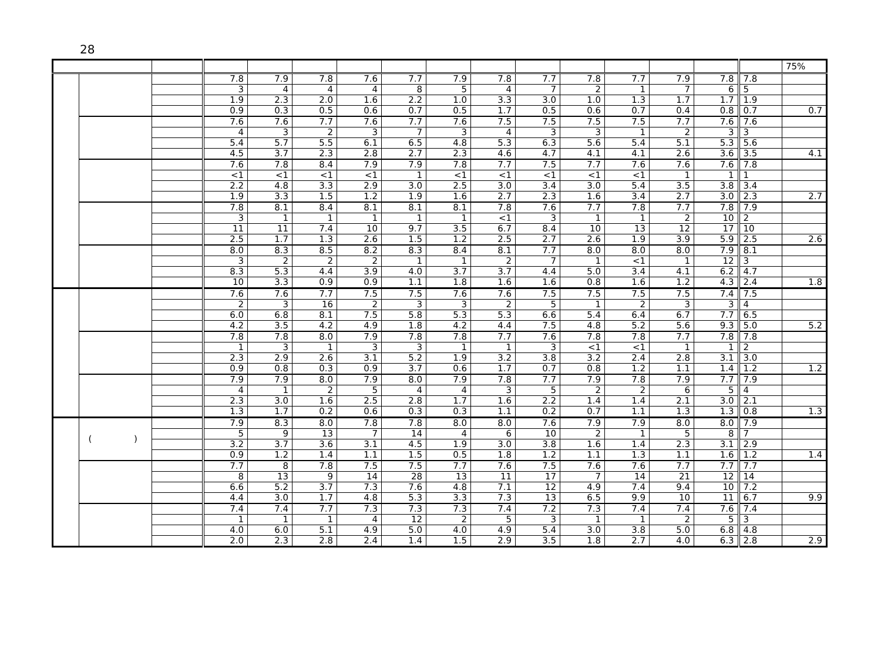28
| | | | | | | | | | | | | | | | | 75% |
| --- | --- | --- | --- | --- | --- | --- | --- | --- | --- | --- | --- | --- | --- | --- | --- | --- |
| | | | 7.8 | 7.9 | 7.8 | 7.6 | 7.7 | 7.9 | 7.8 | 7.7 | 7.8 | 7.7 | 7.9 | 7.8 | 7.8 | |
| | | | 3 | 4 | 4 | 4 | 8 | 5 | 4 | 7 | 2 | 1 | 7 | 6 | 5 | |
| | | | 1.9 | 2.3 | 2.0 | 1.6 | 2.2 | 1.0 | 3.3 | 3.0 | 1.0 | 1.3 | 1.7 | 1.7 | 1.9 | |
| | | | 0.9 | 0.3 | 0.5 | 0.6 | 0.7 | 0.5 | 1.7 | 0.5 | 0.6 | 0.7 | 0.4 | 0.8 | 0.7 | 0.7 |
| | | | 7.6 | 7.6 | 7.7 | 7.6 | 7.7 | 7.6 | 7.5 | 7.5 | 7.5 | 7.5 | 7.7 | 7.6 | 7.6 | |
| | | | 4 | 3 | 2 | 3 | 7 | 3 | 4 | 3 | 3 | 1 | 2 | 3 | 3 | |
| | | | 5.4 | 5.7 | 5.5 | 6.1 | 6.5 | 4.8 | 5.3 | 6.3 | 5.6 | 5.4 | 5.1 | 5.3 | 5.6 | |
| | | | 4.5 | 3.7 | 2.3 | 2.8 | 2.7 | 2.3 | 4.6 | 4.7 | 4.1 | 4.1 | 2.6 | 3.6 | 3.5 | 4.1 |
| | | | 7.6 | 7.8 | 8.4 | 7.9 | 7.9 | 7.8 | 7.7 | 7.5 | 7.7 | 7.6 | 7.6 | 7.6 | 7.8 | |
| | | | <1 | <1 | <1 | <1 | 1 | <1 | <1 | <1 | <1 | <1 | 1 | 1 | 1 | |
| | | | 2.2 | 4.8 | 3.3 | 2.9 | 3.0 | 2.5 | 3.0 | 3.4 | 3.0 | 5.4 | 3.5 | 3.8 | 3.4 | |
| | | | 1.9 | 3.3 | 1.5 | 1.2 | 1.9 | 1.6 | 2.7 | 2.3 | 1.6 | 3.4 | 2.7 | 3.0 | 2.3 | 2.7 |
| | | | 7.8 | 8.1 | 8.4 | 8.1 | 8.1 | 8.1 | 7.8 | 7.6 | 7.7 | 7.8 | 7.7 | 7.8 | 7.9 | |
| | | | 3 | 1 | 1 | 1 | 1 | 1 | <1 | 3 | 1 | 1 | 2 | 10 | 2 | |
| | | | 11 | 11 | 7.4 | 10 | 9.7 | 3.5 | 6.7 | 8.4 | 10 | 13 | 12 | 17 | 10 | |
| | | | 2.5 | 1.7 | 1.3 | 2.6 | 1.5 | 1.2 | 2.5 | 2.7 | 2.6 | 1.9 | 3.9 | 5.9 | 2.5 | 2.6 |
| | | | 8.0 | 8.3 | 8.5 | 8.2 | 8.3 | 8.4 | 8.1 | 7.7 | 8.0 | 8.0 | 8.0 | 7.9 | 8.1 | |
| | | | 3 | 2 | 2 | 2 | 1 | 1 | 2 | 7 | 1 | <1 | 1 | 12 | 3 | |
| | | | 8.3 | 5.3 | 4.4 | 3.9 | 4.0 | 3.7 | 3.7 | 4.4 | 5.0 | 3.4 | 4.1 | 6.2 | 4.7 | |
| | | | 10 | 3.3 | 0.9 | 0.9 | 1.1 | 1.8 | 1.6 | 1.6 | 0.8 | 1.6 | 1.2 | 4.3 | 2.4 | 1.8 |
| | | | 7.6 | 7.6 | 7.7 | 7.5 | 7.5 | 7.6 | 7.6 | 7.5 | 7.5 | 7.5 | 7.5 | 7.4 | 7.5 | |
| | | | 2 | 3 | 16 | 2 | 3 | 3 | 2 | 5 | 1 | 2 | 3 | 3 | 4 | |
| | | | 6.0 | 6.8 | 8.1 | 7.5 | 5.8 | 5.3 | 5.3 | 6.6 | 5.4 | 6.4 | 6.7 | 7.7 | 6.5 | |
| | | | 4.2 | 3.5 | 4.2 | 4.9 | 1.8 | 4.2 | 4.4 | 7.5 | 4.8 | 5.2 | 5.6 | 9.3 | 5.0 | 5.2 |
| | | | 7.8 | 7.8 | 8.0 | 7.9 | 7.8 | 7.8 | 7.7 | 7.6 | 7.8 | 7.8 | 7.7 | 7.8 | 7.8 | |
| | | | 1 | 3 | 1 | 3 | 3 | 1 | 1 | 3 | <1 | <1 | 1 | 1 | 2 | |
| | | | 2.3 | 2.9 | 2.6 | 3.1 | 5.2 | 1.9 | 3.2 | 3.8 | 3.2 | 2.4 | 2.8 | 3.1 | 3.0 | |
| | | | 0.9 | 0.8 | 0.3 | 0.9 | 3.7 | 0.6 | 1.7 | 0.7 | 0.8 | 1.2 | 1.1 | 1.4 | 1.2 | 1.2 |
| | | | 7.9 | 7.9 | 8.0 | 7.9 | 8.0 | 7.9 | 7.8 | 7.7 | 7.9 | 7.8 | 7.9 | 7.7 | 7.9 | |
| | | | 4 | 1 | 2 | 5 | 4 | 4 | 3 | 5 | 2 | 2 | 6 | 5 | 4 | |
| | | | 2.3 | 3.0 | 1.6 | 2.5 | 2.8 | 1.7 | 1.6 | 2.2 | 1.4 | 1.4 | 2.1 | 3.0 | 2.1 | |
| | | | 1.3 | 1.7 | 0.2 | 0.6 | 0.3 | 0.3 | 1.1 | 0.2 | 0.7 | 1.1 | 1.3 | 1.3 | 0.8 | 1.3 |
| | ( ) | | 7.9 | 8.3 | 8.0 | 7.8 | 7.8 | 8.0 | 8.0 | 7.6 | 7.9 | 7.9 | 8.0 | 8.0 | 7.9 | |
| | | | 5 | 9 | 13 | 7 | 14 | 4 | 6 | 10 | 2 | 1 | 5 | 8 | 7 | |
| | | | 3.2 | 3.7 | 3.6 | 3.1 | 4.5 | 1.9 | 3.0 | 3.8 | 1.6 | 1.4 | 2.3 | 3.1 | 2.9 | |
| | | | 0.9 | 1.2 | 1.4 | 1.1 | 1.5 | 0.5 | 1.8 | 1.2 | 1.1 | 1.3 | 1.1 | 1.6 | 1.2 | 1.4 |
| | | | 7.7 | 8 | 7.8 | 7.5 | 7.5 | 7.7 | 7.6 | 7.5 | 7.6 | 7.6 | 7.7 | 7.7 | 7.7 | |
| | | | 8 | 13 | 9 | 14 | 28 | 13 | 11 | 17 | 7 | 14 | 21 | 12 | 14 | |
| | | | 6.6 | 5.2 | 3.7 | 7.3 | 7.6 | 4.8 | 7.1 | 12 | 4.9 | 7.4 | 9.4 | 10 | 7.2 | |
| | | | 4.4 | 3.0 | 1.7 | 4.8 | 5.3 | 3.3 | 7.3 | 13 | 6.5 | 9.9 | 10 | 11 | 6.7 | 9.9 |
| | | | 7.4 | 7.4 | 7.7 | 7.3 | 7.3 | 7.3 | 7.4 | 7.2 | 7.3 | 7.4 | 7.4 | 7.6 | 7.4 | |
| | | | 1 | 1 | 1 | 4 | 12 | 2 | 5 | 3 | 1 | 1 | 2 | 5 | 3 | |
| | | | 4.0 | 6.0 | 5.1 | 4.9 | 5.0 | 4.0 | 4.9 | 5.4 | 3.0 | 3.8 | 5.0 | 6.8 | 4.8 | |
| | | | 2.0 | 2.3 | 2.8 | 2.4 | 1.4 | 1.5 | 2.9 | 3.5 | 1.8 | 2.7 | 4.0 | 6.3 | 2.8 | 2.9 |